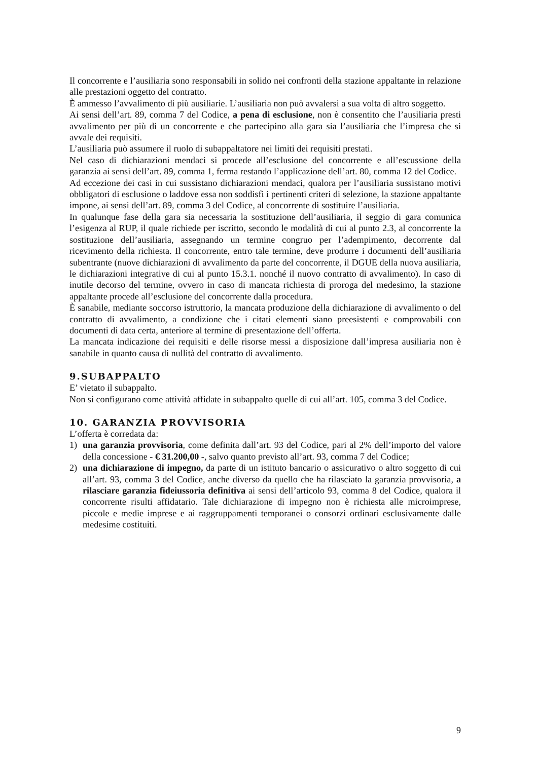Il concorrente e l’ausiliaria sono responsabili in solido nei confronti della stazione appaltante in relazione alle prestazioni oggetto del contratto.
È ammesso l’avvalimento di più ausiliarie. L’ausiliaria non può avvalersi a sua volta di altro soggetto.
Ai sensi dell’art. 89, comma 7 del Codice, a pena di esclusione, non è consentito che l’ausiliaria presti avvalimento per più di un concorrente e che partecipino alla gara sia l’ausiliaria che l’impresa che si avvale dei requisiti.
L’ausiliaria può assumere il ruolo di subappaltatore nei limiti dei requisiti prestati.
Nel caso di dichiarazioni mendaci si procede all’esclusione del concorrente e all’escussione della garanzia ai sensi dell’art. 89, comma 1, ferma restando l’applicazione dell’art. 80, comma 12 del Codice.
Ad eccezione dei casi in cui sussistano dichiarazioni mendaci, qualora per l’ausiliaria sussistano motivi obbligatori di esclusione o laddove essa non soddisfi i pertinenti criteri di selezione, la stazione appaltante impone, ai sensi dell’art. 89, comma 3 del Codice, al concorrente di sostituire l’ausiliaria.
In qualunque fase della gara sia necessaria la sostituzione dell’ausiliaria, il seggio di gara comunica l’esigenza al RUP, il quale richiede per iscritto, secondo le modalità di cui al punto 2.3, al concorrente la sostituzione dell’ausiliaria, assegnando un termine congruo per l’adempimento, decorrente dal ricevimento della richiesta. Il concorrente, entro tale termine, deve produrre i documenti dell’ausiliaria subentrante (nuove dichiarazioni di avvalimento da parte del concorrente, il DGUE della nuova ausiliaria, le dichiarazioni integrative di cui al punto 15.3.1. nonché il nuovo contratto di avvalimento). In caso di inutile decorso del termine, ovvero in caso di mancata richiesta di proroga del medesimo, la stazione appaltante procede all’esclusione del concorrente dalla procedura.
È sanabile, mediante soccorso istruttorio, la mancata produzione della dichiarazione di avvalimento o del contratto di avvalimento, a condizione che i citati elementi siano preesistenti e comprovabili con documenti di data certa, anteriore al termine di presentazione dell’offerta.
La mancata indicazione dei requisiti e delle risorse messi a disposizione dall’impresa ausiliaria non è sanabile in quanto causa di nullità del contratto di avvalimento.
9.SUBAPPALTO
E’ vietato il subappalto.
Non si configurano come attività affidate in subappalto quelle di cui all’art. 105, comma 3 del Codice.
10. GARANZIA PROVVISORIA
L’offerta è corredata da:
1) una garanzia provvisoria, come definita dall’art. 93 del Codice, pari al 2% dell’importo del valore della concessione - € 31.200,00 -, salvo quanto previsto all’art. 93, comma 7 del Codice;
2) una dichiarazione di impegno, da parte di un istituto bancario o assicurativo o altro soggetto di cui all’art. 93, comma 3 del Codice, anche diverso da quello che ha rilasciato la garanzia provvisoria, a rilasciare garanzia fideiussoria definitiva ai sensi dell’articolo 93, comma 8 del Codice, qualora il concorrente risulti affidatario. Tale dichiarazione di impegno non è richiesta alle microimprese, piccole e medie imprese e ai raggruppamenti temporanei o consorzi ordinari esclusivamente dalle medesime costituiti.
9